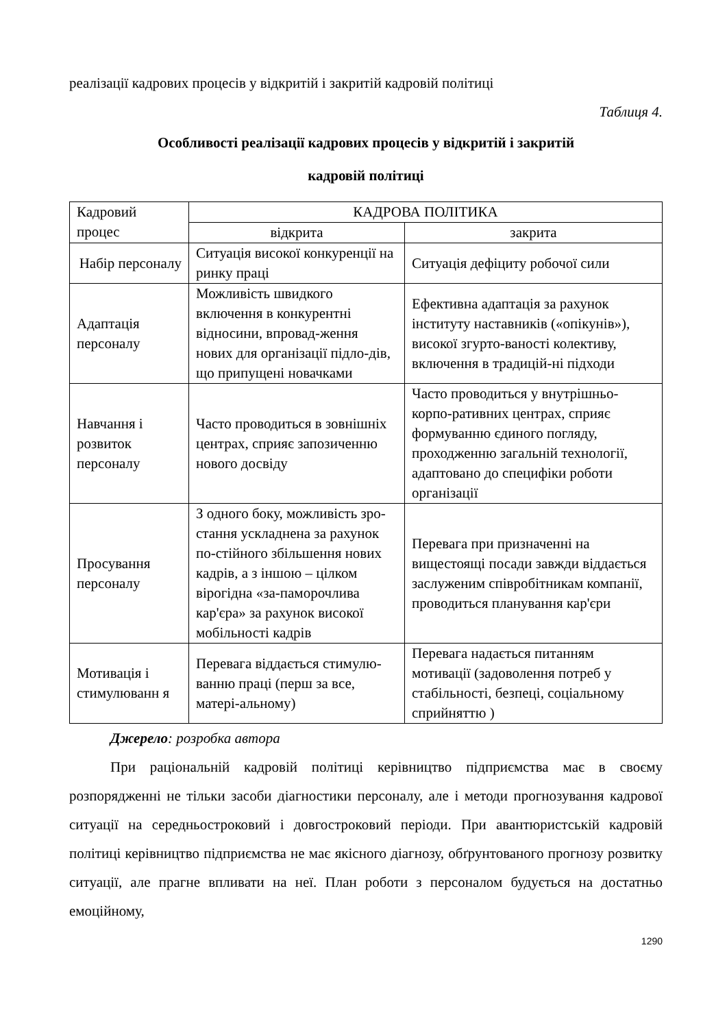реалізації кадрових процесів у відкритій і закритій кадровій політиці
Таблиця 4.
Особливості реалізації кадрових процесів у відкритій і закритій
кадровій політиці
| Кадровий процес | КАДРОВА ПОЛІТИКА | |
| | відкрита | закрита |
| Набір персоналу | Ситуація високої конкуренції на ринку праці | Ситуація дефіциту робочої сили |
| Адаптація персоналу | Можливість швидкого включення в конкурентні відносини, впровад-ження нових для організації підло-дів, що припущені новачками | Ефективна адаптація за рахунок інституту наставників («опікунів»), високої згурто-ваності колективу, включення в традицій-ні підходи |
| Навчання і розвиток персоналу | Часто проводиться в зовнішніх центрах, сприяє запозиченню нового досвіду | Часто проводиться у внутрішньо-корпо-ративних центрах, сприяє формуванню єдиного погляду, проходженню загальній технології, адаптовано до специфіки роботи організації |
| Просування персоналу | З одного боку, можливість зро-стання ускладнена за рахунок по-стійного збільшення нових кадрів, а з іншою – цілком вірогідна «за-паморочлива кар'єра» за рахунок високої мобільності кадрів | Перевага при призначенні на вищестоящі посади завжди віддається заслуженим співробітникам компанії, проводиться планування кар'єри |
| Мотивація і стимулюванн я | Перевага віддається стимулю-ванню праці (перш за все, матері-альному) | Перевага надається питанням мотивації (задоволення потреб у стабільності, безпеці, соціальному сприйняттю ) |
Джерело: розробка автора
При раціональній кадровій політиці керівництво підприємства має в своєму розпорядженні не тільки засоби діагностики персоналу, але і методи прогнозування кадрової ситуації на середньостроковий і довгостроковий періоди. При авантюристській кадровій політиці керівництво підприємства не має якісного діагнозу, обґрунтованого прогнозу розвитку ситуації, але прагне впливати на неї. План роботи з персоналом будується на достатньо емоційному,
1290